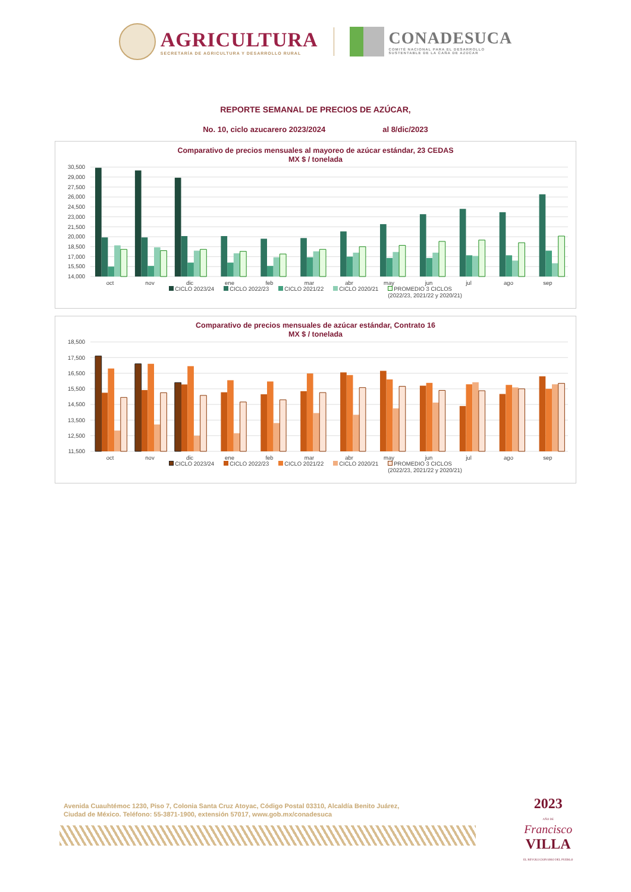AGRICULTURA
SECRETARÍA DE AGRICULTURA Y DESARROLLO RURAL
CONADESUCA
COMITÉ NACIONAL PARA EL DESARROLLO
SUSTENTABLE DE LA CAÑA DE AZÚCAR
REPORTE SEMANAL DE PRECIOS DE AZÚCAR,
No. 10, ciclo azucarero 2023/2024 al 8/dic/2023
Comparativo de precios mensuales al mayoreo de azúcar estándar, 23 CEDAS
MX $ / tonelada
30,500
29,000
27,500
26,000
24,500
23,000
21,500
20,000
18,500
17,000
15,500
14,000
oct
nov
dic
ene
feb
mar
abr
may
jun
jul
ago
sep
CICLO 2023/24 CICLO 2022/23 CICLO 2021/22 CICLO 2020/21 PROMEDIO 3 CICLOS
(2022/23, 2021/22 y 2020/21)
Comparativo de precios mensuales de azúcar estándar, Contrato 16
MX $ / tonelada
18,500
17,500
16,500
15,500
14,500
13,500
12,500
11,500
oct
nov
dic
ene
feb
mar
abr
may
jun
jul
ago
sep
CICLO 2023/24 CICLO 2022/23 CICLO 2021/22 CICLO 2020/21 PROMEDIO 3 CICLOS
(2022/23, 2021/22 y 2020/21)
Avenida Cuauhtémoc 1230, Piso 7, Colonia Santa Cruz Atoyac, Código Postal 03310, Alcaldía Benito Juárez,
Ciudad de México. Teléfono: 55-3871-1900, extensión 57017, www.gob.mx/conadesuca
2023
AÑO DE
Francisco
VILLA
EL REVOLUCIONARIO DEL PUEBLO